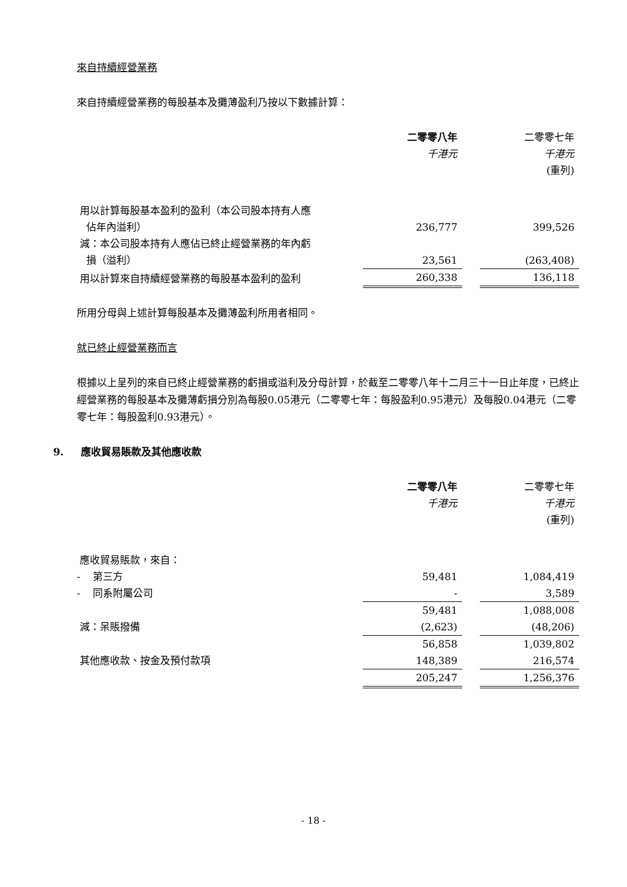來自持續經營業務
來自持續經營業務的每股基本及攤薄盈利乃按以下數據計算：
| | 二零零八年 | | 二零零七年 |
| | 千港元 | | 千港元 |
| | | | (重列) |
| 用以計算每股基本盈利的盈利（本公司股本持有人應 佔年內溢利） | 236,777 | | 399,526 |
| 減：本公司股本持有人應佔已終止經營業務的年內虧 損（溢利） | 23,561 | | (263,408) |
| 用以計算來自持續經營業務的每股基本盈利的盈利 | 260,338 | | 136,118 |
所用分母與上述計算每股基本及攤薄盈利所用者相同。
就已終止經營業務而言
根據以上呈列的來自已終止經營業務的虧損或溢利及分母計算，於截至二零零八年十二月三十一日止年度，已終止經營業務的每股基本及攤薄虧損分別為每股0.05港元（二零零七年：每股盈利0.95港元）及每股0.04港元（二零零七年：每股盈利0.93港元）。
9. 應收貿易賬款及其他應收款
| | 二零零八年 | | 二零零七年 |
| | 千港元 | | 千港元 |
| | | | (重列) |
| 應收貿易賬款，來自： | | | |
| - 第三方 | 59,481 | | 1,084,419 |
| - 同系附屬公司 | - | | 3,589 |
| | 59,481 | | 1,088,008 |
| 減：呆賬撥備 | (2,623) | | (48,206) |
| | 56,858 | | 1,039,802 |
| 其他應收款、按金及預付款項 | 148,389 | | 216,574 |
| | 205,247 | | 1,256,376 |
- 18 -